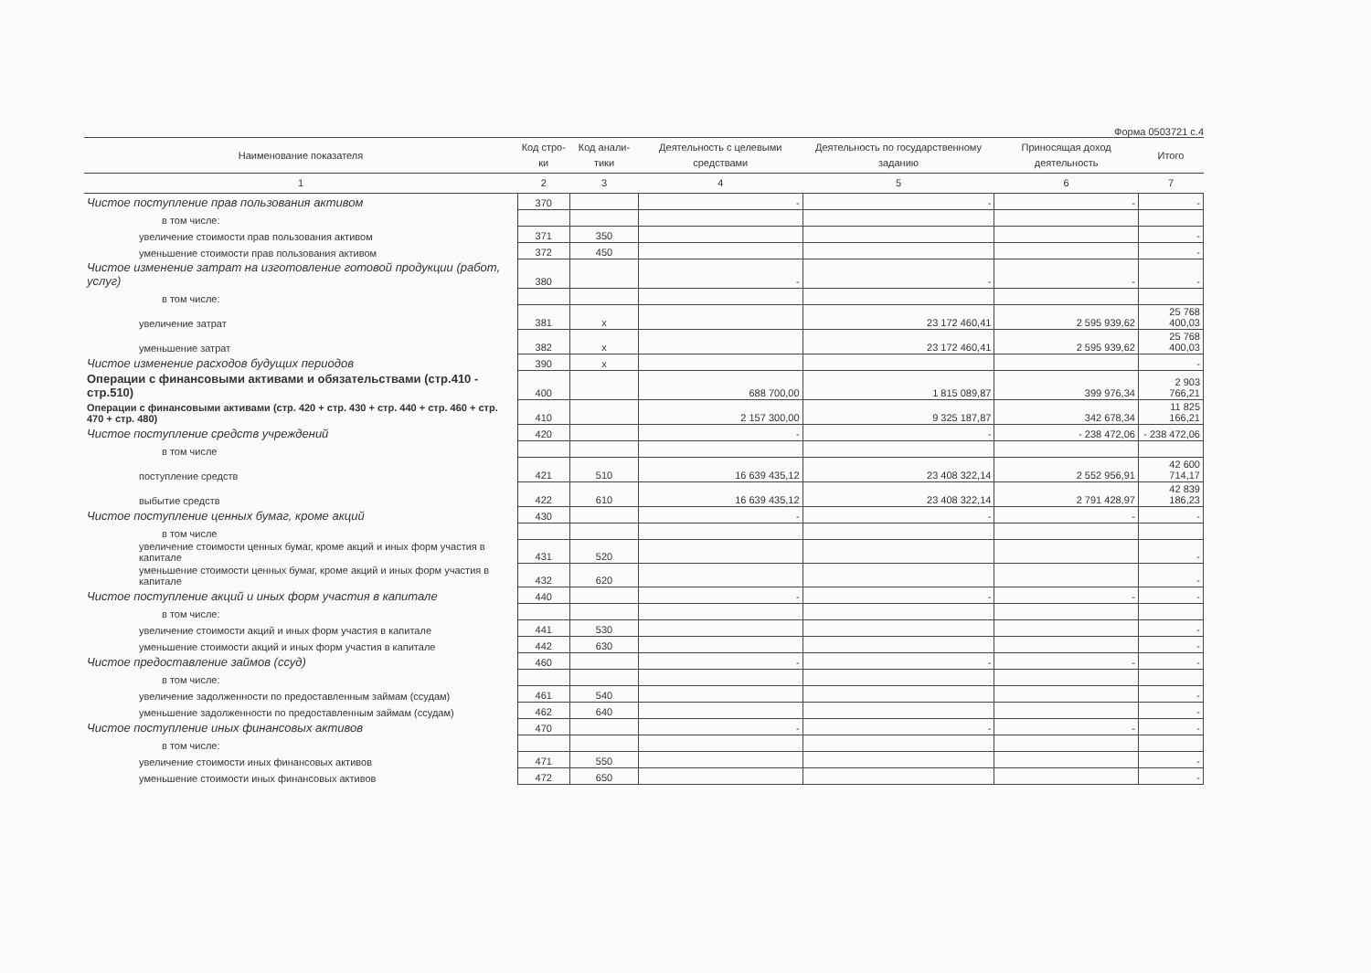Форма 0503721 с.4
| Наименование показателя | Код стро-ки | Код анали-тики | Деятельность с целевыми средствами | Деятельность по государственному заданию | Приносящая доход деятельность | Итого |
| --- | --- | --- | --- | --- | --- | --- |
| 1 | 2 | 3 | 4 | 5 | 6 | 7 |
| Чистое поступление прав пользования активом | 370 | | - | - | - | - |
| в том числе: | | | | | | |
| увеличение стоимости прав пользования активом | 371 | 350 | | | | - |
| уменьшение стоимости прав пользования активом | 372 | 450 | | | | - |
| Чистое изменение затрат на изготовление готовой продукции (работ, услуг) | 380 | | - | - | - | - |
| в том числе: | | | | | | |
| увеличение затрат | 381 | x | | 23 172 460,41 | 2 595 939,62 | 25 768 400,03 |
| уменьшение затрат | 382 | x | | 23 172 460,41 | 2 595 939,62 | 25 768 400,03 |
| Чистое изменение расходов будущих периодов | 390 | x | | | | - |
| Операции с финансовыми активами и обязательствами (стр.410 - стр.510) | 400 | | 688 700,00 | 1 815 089,87 | 399 976,34 | 2 903 766,21 |
| Операции с финансовыми активами (стр. 420 + стр. 430 + стр. 440 + стр. 460 + стр. 470 + стр. 480) | 410 | | 2 157 300,00 | 9 325 187,87 | 342 678,34 | 11 825 166,21 |
| Чистое поступление средств учреждений | 420 | | - | - | - 238 472,06 | - 238 472,06 |
| в том числе | | | | | | |
| поступление средств | 421 | 510 | 16 639 435,12 | 23 408 322,14 | 2 552 956,91 | 42 600 714,17 |
| выбытие средств | 422 | 610 | 16 639 435,12 | 23 408 322,14 | 2 791 428,97 | 42 839 186,23 |
| Чистое поступление ценных бумаг, кроме акций | 430 | | - | - | - | - |
| в том числе | | | | | | |
| увеличение стоимости ценных бумаг, кроме акций и иных форм участия в капитале | 431 | 520 | | | | - |
| уменьшение стоимости ценных бумаг, кроме акций и иных форм участия в капитале | 432 | 620 | | | | - |
| Чистое поступление акций и иных форм участия в капитале | 440 | | - | - | - | - |
| в том числе: | | | | | | |
| увеличение стоимости акций и иных форм участия в капитале | 441 | 530 | | | | - |
| уменьшение стоимости акций и иных форм участия в капитале | 442 | 630 | | | | - |
| Чистое предоставление займов (ссуд) | 460 | | - | - | - | - |
| в том числе: | | | | | | |
| увеличение задолженности по предоставленным займам (ссудам) | 461 | 540 | | | | - |
| уменьшение задолженности по предоставленным займам (ссудам) | 462 | 640 | | | | - |
| Чистое поступление иных финансовых активов | 470 | | - | - | - | - |
| в том числе: | | | | | | |
| увеличение стоимости иных финансовых активов | 471 | 550 | | | | - |
| уменьшение стоимости иных финансовых активов | 472 | 650 | | | | - |